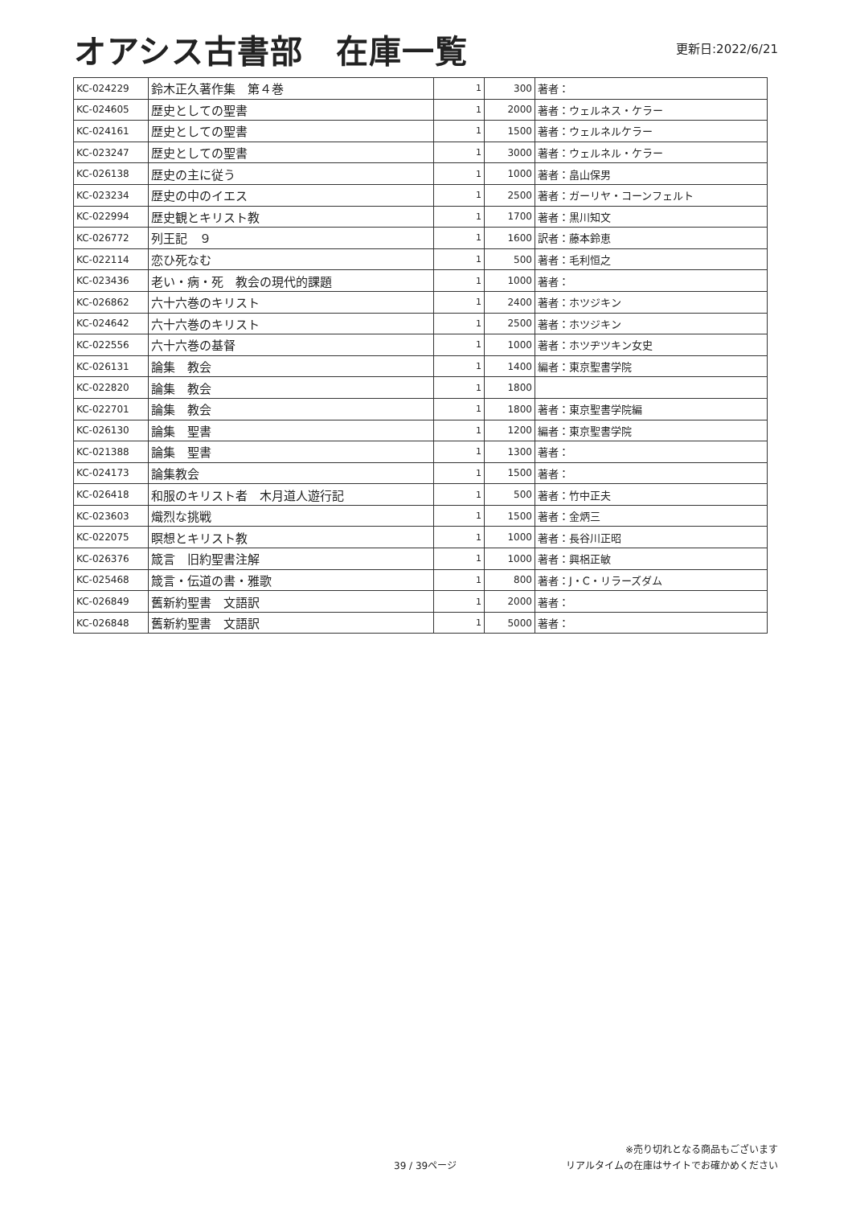オアシス古書部　在庫一覧
更新日:2022/6/21
| KC-024229 | 鈴木正久著作集 第４巻 | 1 | 300 | 著者： |
| KC-024605 | 歴史としての聖書 | 1 | 2000 | 著者：ウェルネス・ケラー |
| KC-024161 | 歴史としての聖書 | 1 | 1500 | 著者：ウェルネルケラー |
| KC-023247 | 歴史としての聖書 | 1 | 3000 | 著者：ウェルネル・ケラー |
| KC-026138 | 歴史の主に従う | 1 | 1000 | 著者：畠山保男 |
| KC-023234 | 歴史の中のイエス | 1 | 2500 | 著者：ガーリヤ・コーンフェルト |
| KC-022994 | 歴史観とキリスト教 | 1 | 1700 | 著者：黒川知文 |
| KC-026772 | 列王記 ９ | 1 | 1600 | 訳者：藤本鈴恵 |
| KC-022114 | 恋ひ死なむ | 1 | 500 | 著者：毛利恒之 |
| KC-023436 | 老い・病・死 教会の現代的課題 | 1 | 1000 | 著者： |
| KC-026862 | 六十六巻のキリスト | 1 | 2400 | 著者：ホツジキン |
| KC-024642 | 六十六巻のキリスト | 1 | 2500 | 著者：ホツジキン |
| KC-022556 | 六十六巻の基督 | 1 | 1000 | 著者：ホツヂツキン女史 |
| KC-026131 | 論集 教会 | 1 | 1400 | 編者：東京聖書学院 |
| KC-022820 | 論集 教会 | 1 | 1800 | |
| KC-022701 | 論集 教会 | 1 | 1800 | 著者：東京聖書学院編 |
| KC-026130 | 論集 聖書 | 1 | 1200 | 編者：東京聖書学院 |
| KC-021388 | 論集 聖書 | 1 | 1300 | 著者： |
| KC-024173 | 論集教会 | 1 | 1500 | 著者： |
| KC-026418 | 和服のキリスト者 木月道人遊行記 | 1 | 500 | 著者：竹中正夫 |
| KC-023603 | 熾烈な挑戦 | 1 | 1500 | 著者：金炳三 |
| KC-022075 | 瞑想とキリスト教 | 1 | 1000 | 著者：長谷川正昭 |
| KC-026376 | 箴言 旧約聖書注解 | 1 | 1000 | 著者：興梠正敏 |
| KC-025468 | 箴言・伝道の書・雅歌 | 1 | 800 | 著者：J・C・リラーズダム |
| KC-026849 | 舊新約聖書 文語訳 | 1 | 2000 | 著者： |
| KC-026848 | 舊新約聖書 文語訳 | 1 | 5000 | 著者： |
39 / 39ページ
※売り切れとなる商品もございます
リアルタイムの在庫はサイトでお確かめください